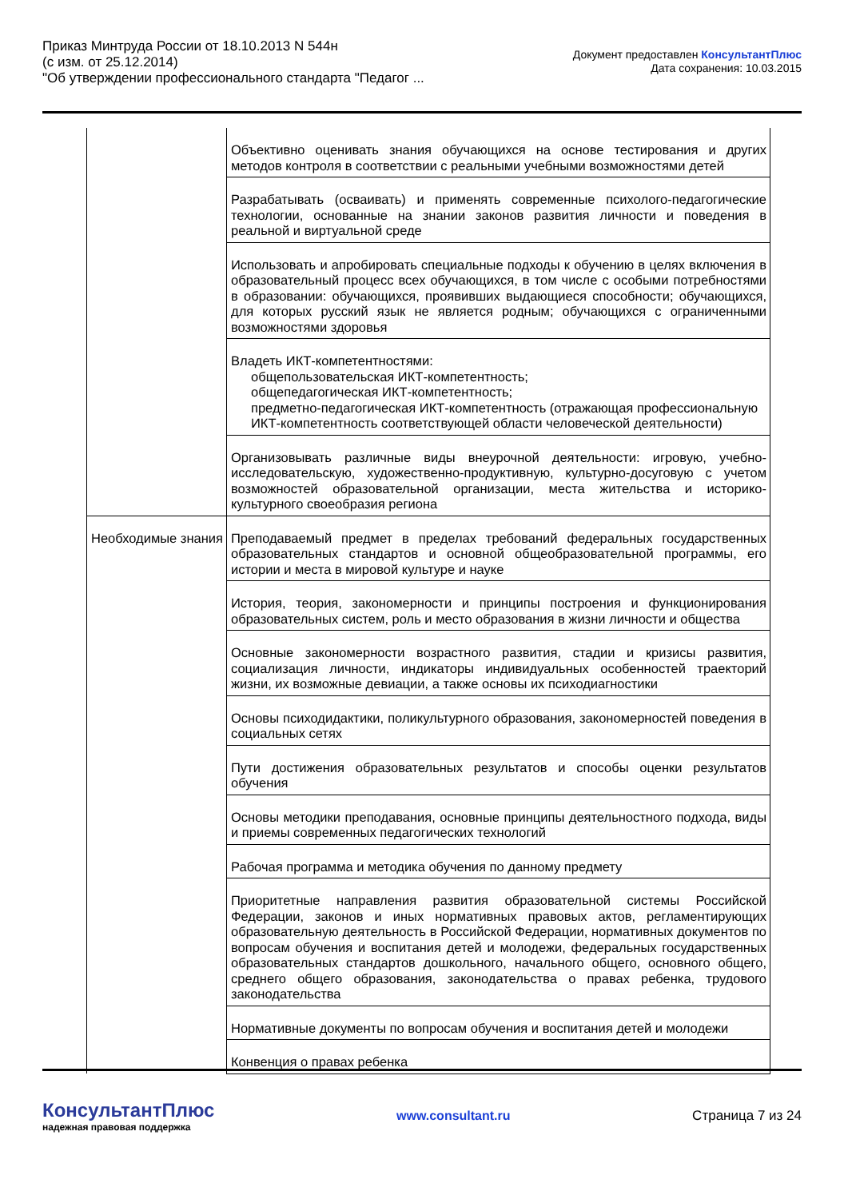Приказ Минтруда России от 18.10.2013 N 544н
(с изм. от 25.12.2014)
"Об утверждении профессионального стандарта "Педагог ...
Документ предоставлен КонсультантПлюс
Дата сохранения: 10.03.2015
| | Объективно оценивать знания обучающихся на основе тестирования и других методов контроля в соответствии с реальными учебными возможностями детей |
| | Разрабатывать (осваивать) и применять современные психолого-педагогические технологии, основанные на знании законов развития личности и поведения в реальной и виртуальной среде |
| | Использовать и апробировать специальные подходы к обучению в целях включения в образовательный процесс всех обучающихся, в том числе с особыми потребностями в образовании: обучающихся, проявивших выдающиеся способности; обучающихся, для которых русский язык не является родным; обучающихся с ограниченными возможностями здоровья |
| | Владеть ИКТ-компетентностями: общепользовательская ИКТ-компетентность; общепедагогическая ИКТ-компетентность; предметно-педагогическая ИКТ-компетентность (отражающая профессиональную ИКТ-компетентность соответствующей области человеческой деятельности) |
| | Организовывать различные виды внеурочной деятельности: игровую, учебно-исследовательскую, художественно-продуктивную, культурно-досуговую с учетом возможностей образовательной организации, места жительства и историко-культурного своеобразия региона |
| Необходимые знания | Преподаваемый предмет в пределах требований федеральных государственных образовательных стандартов и основной общеобразовательной программы, его истории и места в мировой культуре и науке |
| | История, теория, закономерности и принципы построения и функционирования образовательных систем, роль и место образования в жизни личности и общества |
| | Основные закономерности возрастного развития, стадии и кризисы развития, социализация личности, индикаторы индивидуальных особенностей траекторий жизни, их возможные девиации, а также основы их психодиагностики |
| | Основы психодидактики, поликультурного образования, закономерностей поведения в социальных сетях |
| | Пути достижения образовательных результатов и способы оценки результатов обучения |
| | Основы методики преподавания, основные принципы деятельностного подхода, виды и приемы современных педагогических технологий |
| | Рабочая программа и методика обучения по данному предмету |
| | Приоритетные направления развития образовательной системы Российской Федерации, законов и иных нормативных правовых актов, регламентирующих образовательную деятельность в Российской Федерации, нормативных документов по вопросам обучения и воспитания детей и молодежи, федеральных государственных образовательных стандартов дошкольного, начального общего, основного общего, среднего общего образования, законодательства о правах ребенка, трудового законодательства |
| | Нормативные документы по вопросам обучения и воспитания детей и молодежи |
| | Конвенция о правах ребенка |
КонсультантПлюс
надежная правовая поддержка
www.consultant.ru Страница 7 из 24